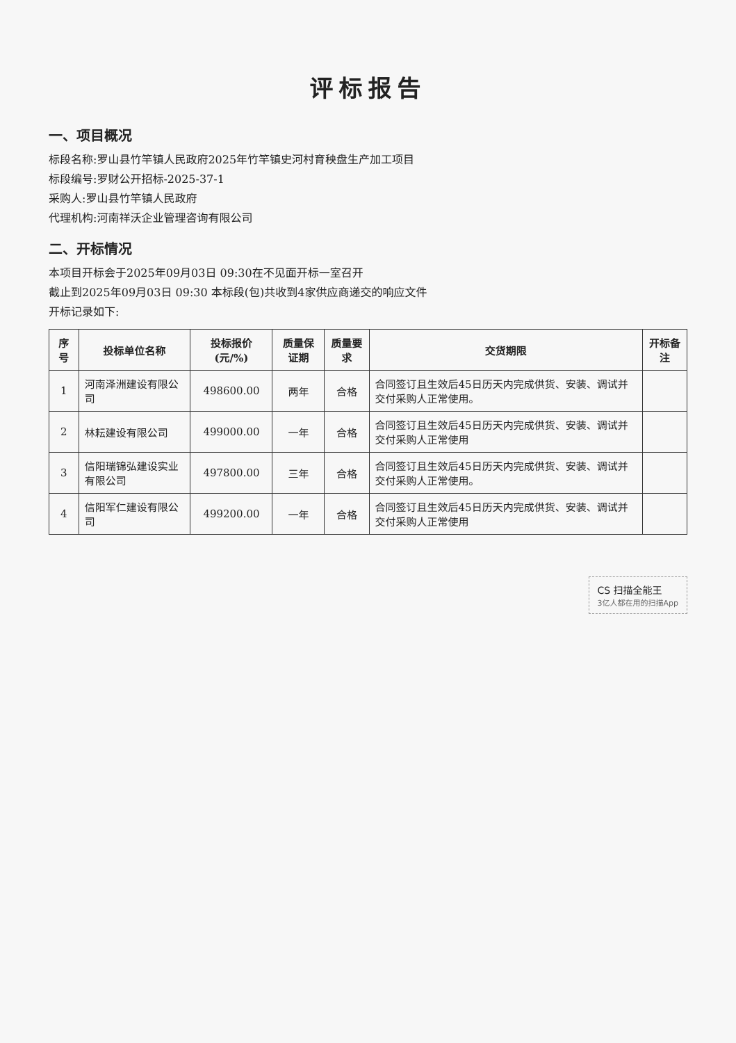评标报告
一、项目概况
标段名称:罗山县竹竿镇人民政府2025年竹竿镇史河村育秧盘生产加工项目
标段编号:罗财公开招标-2025-37-1
采购人:罗山县竹竿镇人民政府
代理机构:河南祥沃企业管理咨询有限公司
二、开标情况
本项目开标会于2025年09月03日 09:30在不见面开标一室召开
截止到2025年09月03日 09:30 本标段(包)共收到4家供应商递交的响应文件
开标记录如下:
| 序号 | 投标单位名称 | 投标报价(元/%) | 质量保证期 | 质量要求 | 交货期限 | 开标备注 |
| --- | --- | --- | --- | --- | --- | --- |
| 1 | 河南泽洲建设有限公司 | 498600.00 | 两年 | 合格 | 合同签订且生效后45日历天内完成供货、安装、调试并交付采购人正常使用。 | |
| 2 | 林耘建设有限公司 | 499000.00 | 一年 | 合格 | 合同签订且生效后45日历天内完成供货、安装、调试并交付采购人正常使用 | |
| 3 | 信阳瑞锦弘建设实业有限公司 | 497800.00 | 三年 | 合格 | 合同签订且生效后45日历天内完成供货、安装、调试并交付采购人正常使用。 | |
| 4 | 信阳军仁建设有限公司 | 499200.00 | 一年 | 合格 | 合同签订且生效后45日历天内完成供货、安装、调试并交付采购人正常使用 | |
CS 扫描全能王
3亿人都在用的扫描App